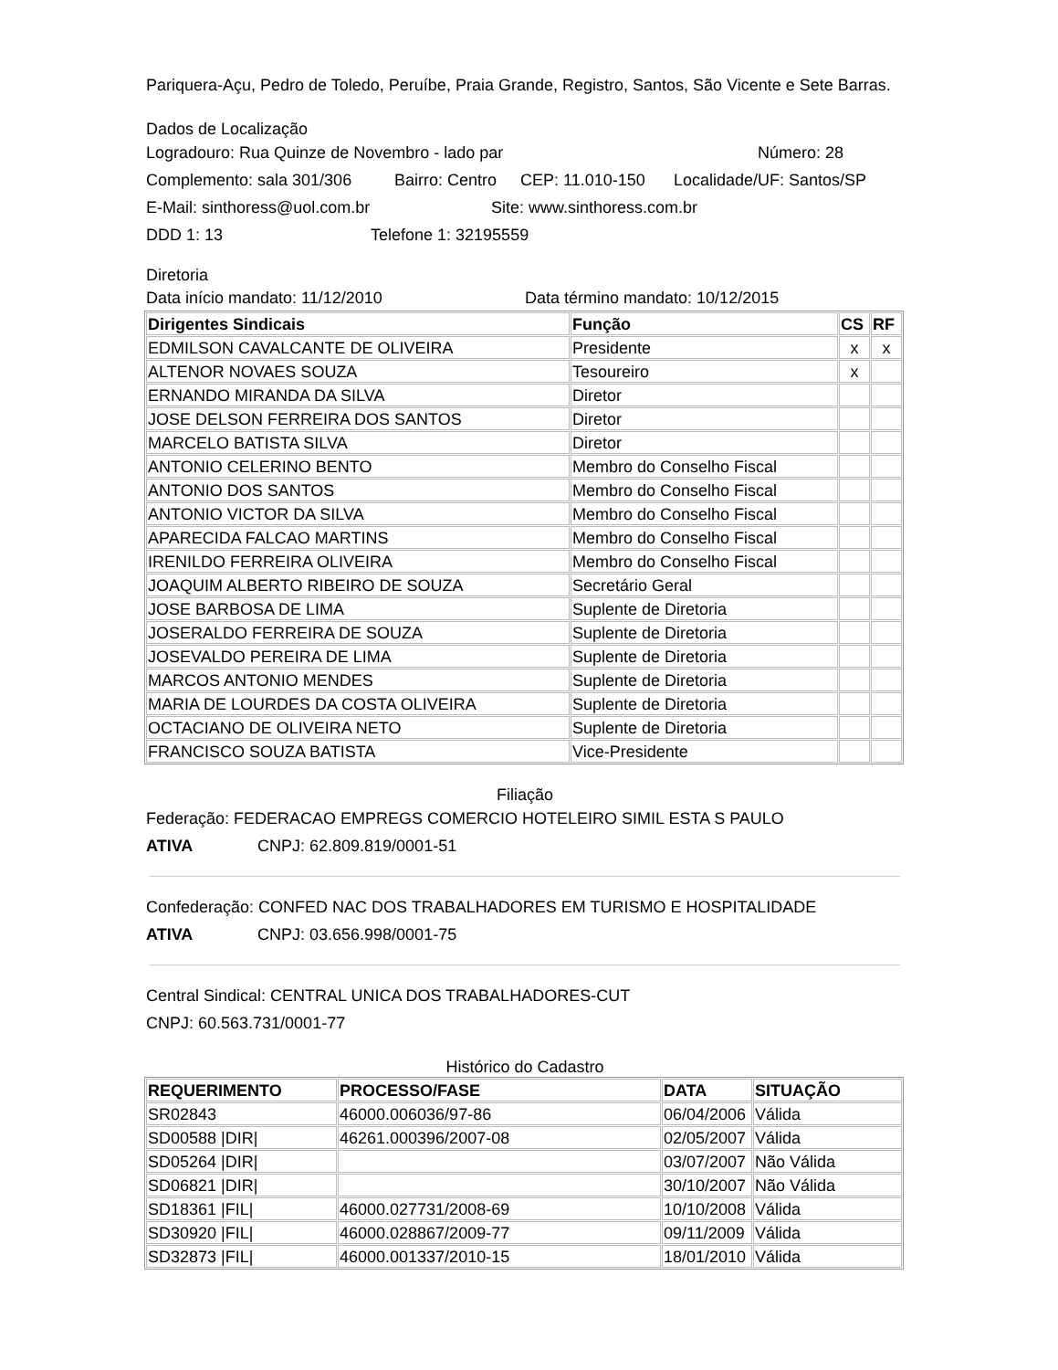Pariquera-Açu, Pedro de Toledo, Peruíbe, Praia Grande, Registro, Santos, São Vicente e Sete Barras.
Dados de Localização
Logradouro: Rua Quinze de Novembro - lado par Número: 28
Complemento: sala 301/306 Bairro: Centro CEP: 11.010-150 Localidade/UF: Santos/SP
E-Mail: sinthoress@uol.com.br Site: www.sinthoress.com.br
DDD 1: 13 Telefone 1: 32195559
Diretoria
Data início mandato: 11/12/2010 Data término mandato: 10/12/2015
| Dirigentes Sindicais | Função | CS | RF |
| --- | --- | --- | --- |
| EDMILSON CAVALCANTE DE OLIVEIRA | Presidente | x | x |
| ALTENOR NOVAES SOUZA | Tesoureiro | x | |
| ERNANDO MIRANDA DA SILVA | Diretor | | |
| JOSE DELSON FERREIRA DOS SANTOS | Diretor | | |
| MARCELO BATISTA SILVA | Diretor | | |
| ANTONIO CELERINO BENTO | Membro do Conselho Fiscal | | |
| ANTONIO DOS SANTOS | Membro do Conselho Fiscal | | |
| ANTONIO VICTOR DA SILVA | Membro do Conselho Fiscal | | |
| APARECIDA FALCAO MARTINS | Membro do Conselho Fiscal | | |
| IRENILDO FERREIRA OLIVEIRA | Membro do Conselho Fiscal | | |
| JOAQUIM ALBERTO RIBEIRO DE SOUZA | Secretário Geral | | |
| JOSE BARBOSA DE LIMA | Suplente de Diretoria | | |
| JOSERALDO FERREIRA DE SOUZA | Suplente de Diretoria | | |
| JOSEVALDO PEREIRA DE LIMA | Suplente de Diretoria | | |
| MARCOS ANTONIO MENDES | Suplente de Diretoria | | |
| MARIA DE LOURDES DA COSTA OLIVEIRA | Suplente de Diretoria | | |
| OCTACIANO DE OLIVEIRA NETO | Suplente de Diretoria | | |
| FRANCISCO SOUZA BATISTA | Vice-Presidente | | |
Filiação
Federação: FEDERACAO EMPREGS COMERCIO HOTELEIRO SIMIL ESTA S PAULO
ATIVA CNPJ: 62.809.819/0001-51
Confederação: CONFED NAC DOS TRABALHADORES EM TURISMO E HOSPITALIDADE
ATIVA CNPJ: 03.656.998/0001-75
Central Sindical: CENTRAL UNICA DOS TRABALHADORES-CUT
CNPJ: 60.563.731/0001-77
Histórico do Cadastro
| REQUERIMENTO | PROCESSO/FASE | DATA | SITUAÇÃO |
| --- | --- | --- | --- |
| SR02843 | 46000.006036/97-86 | 06/04/2006 | Válida |
| SD00588 /DIR/ | 46261.000396/2007-08 | 02/05/2007 | Válida |
| SD05264 /DIR/ | | 03/07/2007 | Não Válida |
| SD06821 /DIR/ | | 30/10/2007 | Não Válida |
| SD18361 /FIL/ | 46000.027731/2008-69 | 10/10/2008 | Válida |
| SD30920 /FIL/ | 46000.028867/2009-77 | 09/11/2009 | Válida |
| SD32873 /FIL/ | 46000.001337/2010-15 | 18/01/2010 | Válida |